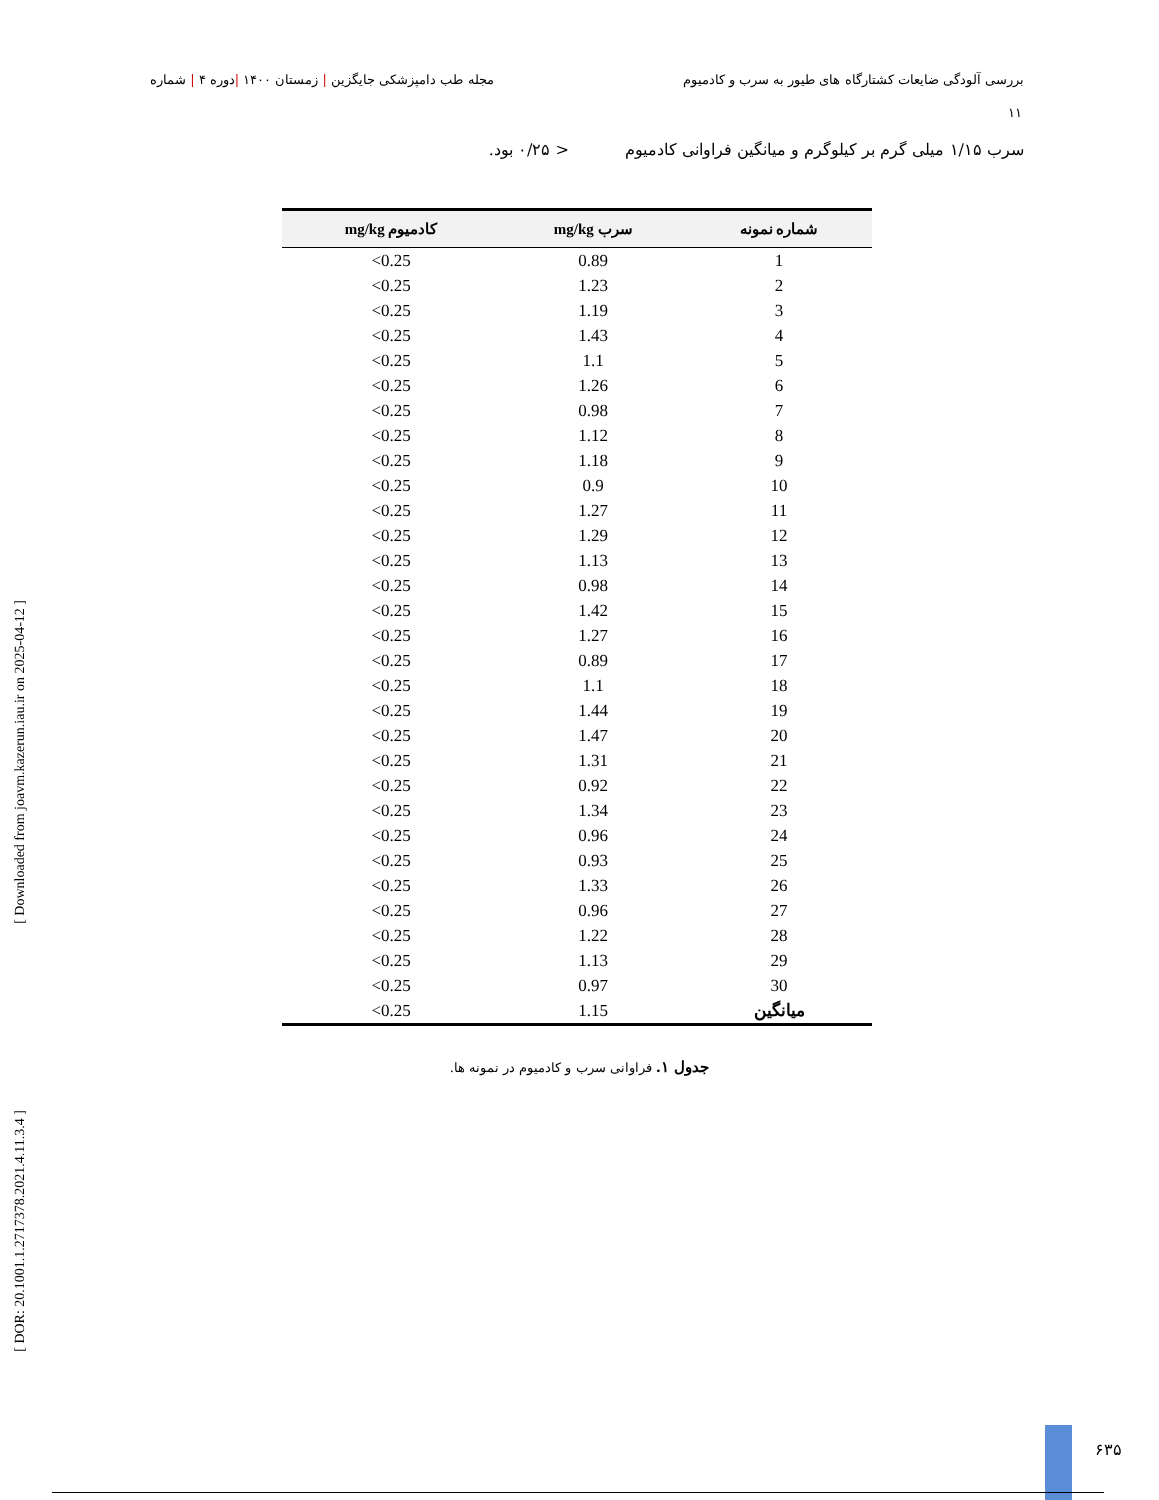بررسی آلودگی ضایعات کشتارگاه های طیور به سرب و کادمیوم مجله طب دامپزشکی جایگزین | زمستان ۱۴۰۰ |دوره ۴ | شماره
۱۱
سرب ۱/۱۵ میلی گرم بر کیلوگرم و میانگین فراوانی کادمیوم < ۰/۲۵ بود.
| شماره نمونه | سرب mg/kg | کادمیوم mg/kg |
| --- | --- | --- |
| 1 | 0.89 | 0.25> |
| 2 | 1.23 | 0.25> |
| 3 | 1.19 | 0.25> |
| 4 | 1.43 | 0.25> |
| 5 | 1.1 | 0.25> |
| 6 | 1.26 | 0.25> |
| 7 | 0.98 | 0.25> |
| 8 | 1.12 | 0.25> |
| 9 | 1.18 | 0.25> |
| 10 | 0.9 | 0.25> |
| 11 | 1.27 | 0.25> |
| 12 | 1.29 | 0.25> |
| 13 | 1.13 | 0.25> |
| 14 | 0.98 | 0.25> |
| 15 | 1.42 | 0.25> |
| 16 | 1.27 | 0.25> |
| 17 | 0.89 | 0.25> |
| 18 | 1.1 | 0.25> |
| 19 | 1.44 | 0.25> |
| 20 | 1.47 | 0.25> |
| 21 | 1.31 | 0.25> |
| 22 | 0.92 | 0.25> |
| 23 | 1.34 | 0.25> |
| 24 | 0.96 | 0.25> |
| 25 | 0.93 | 0.25> |
| 26 | 1.33 | 0.25> |
| 27 | 0.96 | 0.25> |
| 28 | 1.22 | 0.25> |
| 29 | 1.13 | 0.25> |
| 30 | 0.97 | 0.25> |
| میانگین | 1.15 | 0.25> |
جدول ۱. فراوانی سرب و کادمیوم در نمونه ها.
[ Downloaded from joavm.kazerun.iau.ir on 2025-04-12 ]
[ DOR: 20.1001.1.2717378.2021.4.11.3.4 ]
۶۳۵